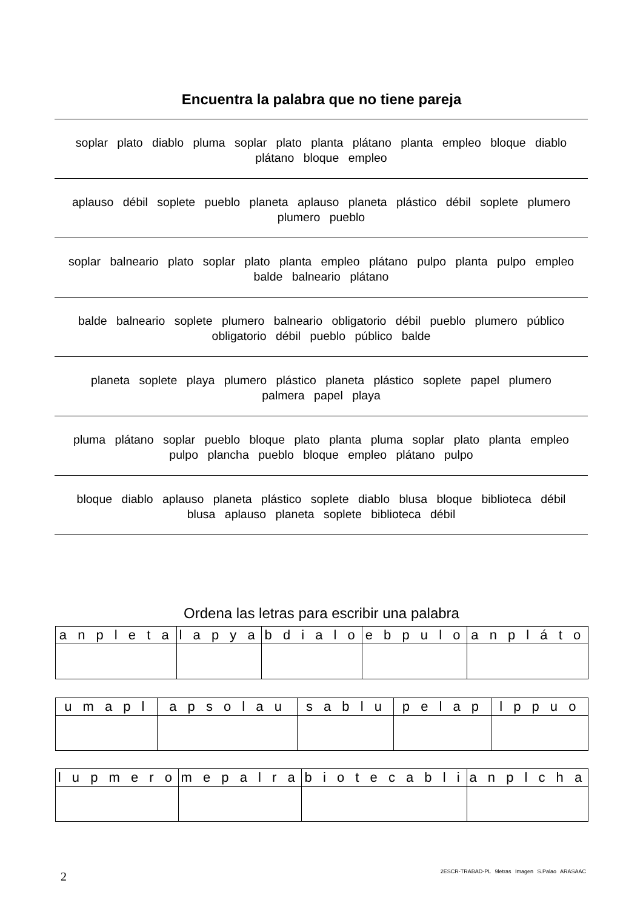Encuentra la palabra que no tiene pareja
soplar plato diablo pluma soplar plato planta plátano planta empleo bloque diablo plátano bloque empleo
aplauso débil soplete pueblo planeta aplauso planeta plástico débil soplete plumero plumero pueblo
soplar balneario plato soplar plato planta empleo plátano pulpo planta pulpo empleo balde balneario plátano
balde balneario soplete plumero balneario obligatorio débil pueblo plumero público obligatorio débil pueblo público balde
planeta soplete playa plumero plástico planeta plástico soplete papel plumero palmera papel playa
pluma plátano soplar pueblo bloque plato planta pluma soplar plato planta empleo pulpo plancha pueblo bloque empleo plátano pulpo
bloque diablo aplauso planeta plástico soplete diablo blusa bloque biblioteca débil blusa aplauso planeta soplete biblioteca débil
Ordena las letras para escribir una palabra
| a n p l e t a | l a p y a | b d i a l o | e b p u l o | a n p l á t o |
| --- | --- | --- | --- | --- |
| u m a p l | a p s o l a u | s a b l u | p e l a p | l p p u o |
| --- | --- | --- | --- | --- |
| l u p m e r o | m e p a l r a | b i o t e c a b l i | a n p l c h a |
| --- | --- | --- | --- |
2
2ESCR-TRABAD-PL 9letras Imagen S.Palao ARASAAC